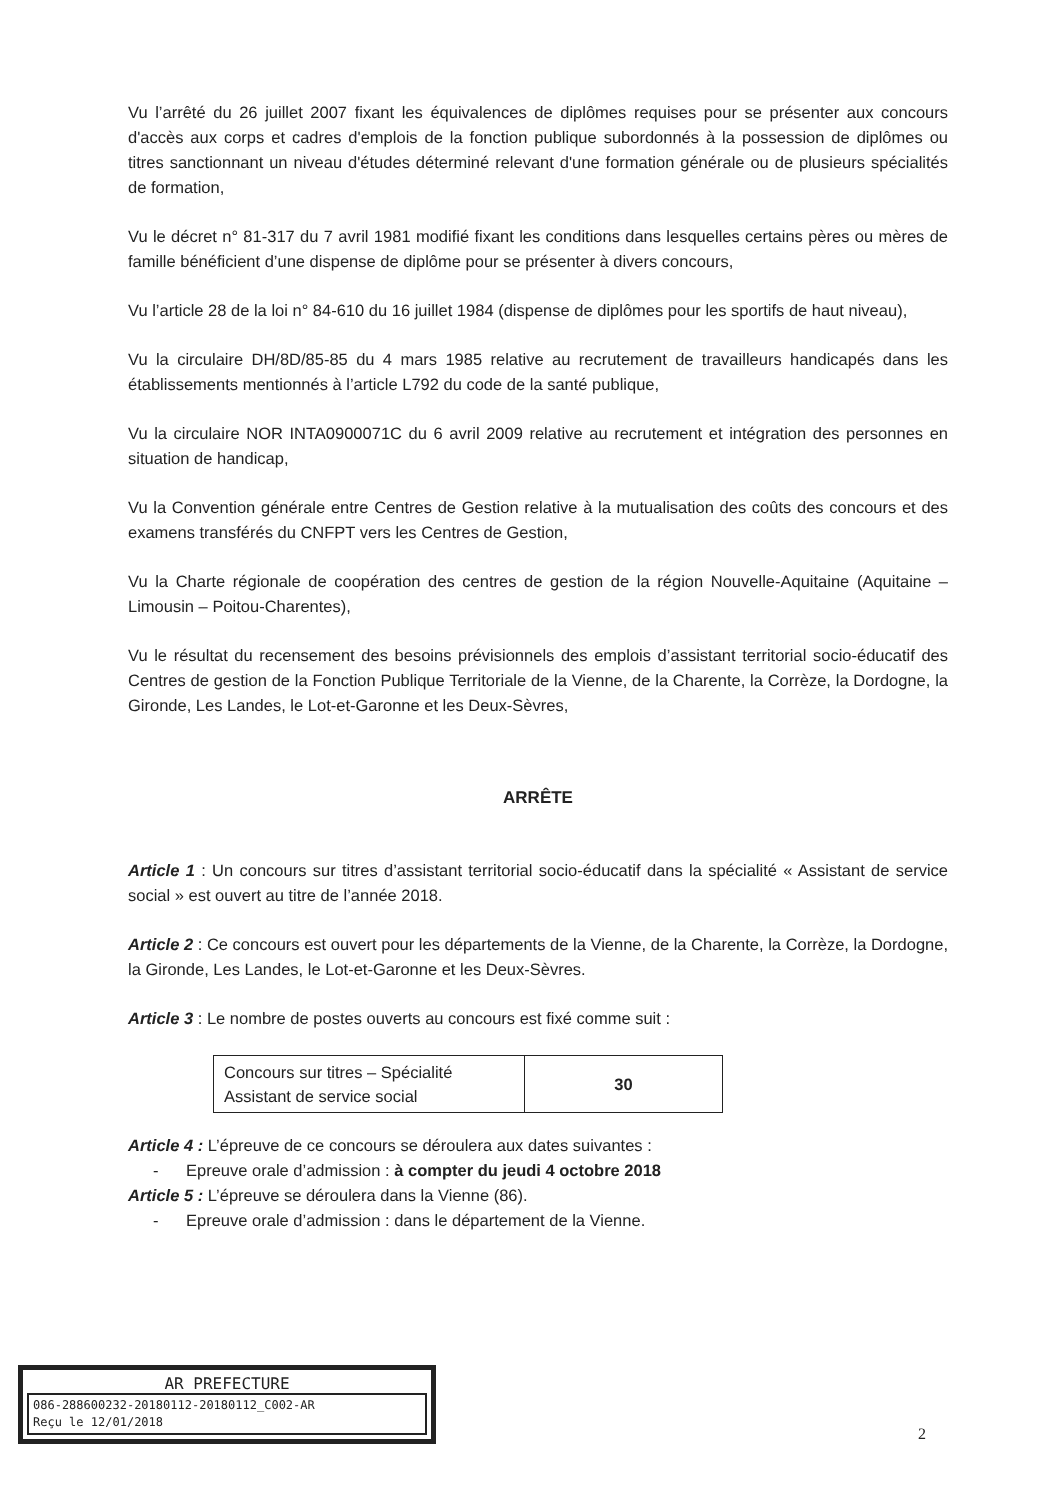Vu l’arrêté du 26 juillet 2007 fixant les équivalences de diplômes requises pour se présenter aux concours d'accès aux corps et cadres d'emplois de la fonction publique subordonnés à la possession de diplômes ou titres sanctionnant un niveau d'études déterminé relevant d'une formation générale ou de plusieurs spécialités de formation,
Vu le décret n° 81-317 du 7 avril 1981 modifié fixant les conditions dans lesquelles certains pères ou mères de famille bénéficient d’une dispense de diplôme pour se présenter à divers concours,
Vu l’article 28 de la loi n° 84-610 du 16 juillet 1984 (dispense de diplômes pour les sportifs de haut niveau),
Vu la circulaire DH/8D/85-85 du 4 mars 1985 relative au recrutement de travailleurs handicapés dans les établissements mentionnés à l’article L792 du code de la santé publique,
Vu la circulaire NOR INTA0900071C du 6 avril 2009 relative au recrutement et intégration des personnes en situation de handicap,
Vu la Convention générale entre Centres de Gestion relative à la mutualisation des coûts des concours et des examens transférés du CNFPT vers les Centres de Gestion,
Vu la Charte régionale de coopération des centres de gestion de la région Nouvelle-Aquitaine (Aquitaine – Limousin – Poitou-Charentes),
Vu le résultat du recensement des besoins prévisionnels des emplois d’assistant territorial socio-éducatif des Centres de gestion de la Fonction Publique Territoriale de la Vienne, de la Charente, la Corrèze, la Dordogne, la Gironde, Les Landes, le Lot-et-Garonne et les Deux-Sèvres,
ARRÊTE
Article 1 : Un concours sur titres d’assistant territorial socio-éducatif dans la spécialité « Assistant de service social » est ouvert au titre de l’année 2018.
Article 2 : Ce concours est ouvert pour les départements de la Vienne, de la Charente, la Corrèze, la Dordogne, la Gironde, Les Landes, le Lot-et-Garonne et les Deux-Sèvres.
Article 3 : Le nombre de postes ouverts au concours est fixé comme suit :
| Concours sur titres – Spécialité Assistant de service social | 30 |
Article 4 : L’épreuve de ce concours se déroulera aux dates suivantes :
- Epreuve orale d’admission : à compter du jeudi 4 octobre 2018
Article 5 : L’épreuve se déroulera dans la Vienne (86).
- Epreuve orale d’admission : dans le département de la Vienne.
AR PREFECTURE
086-288600232-20180112-20180112_C002-AR
Reçu le 12/01/2018
2